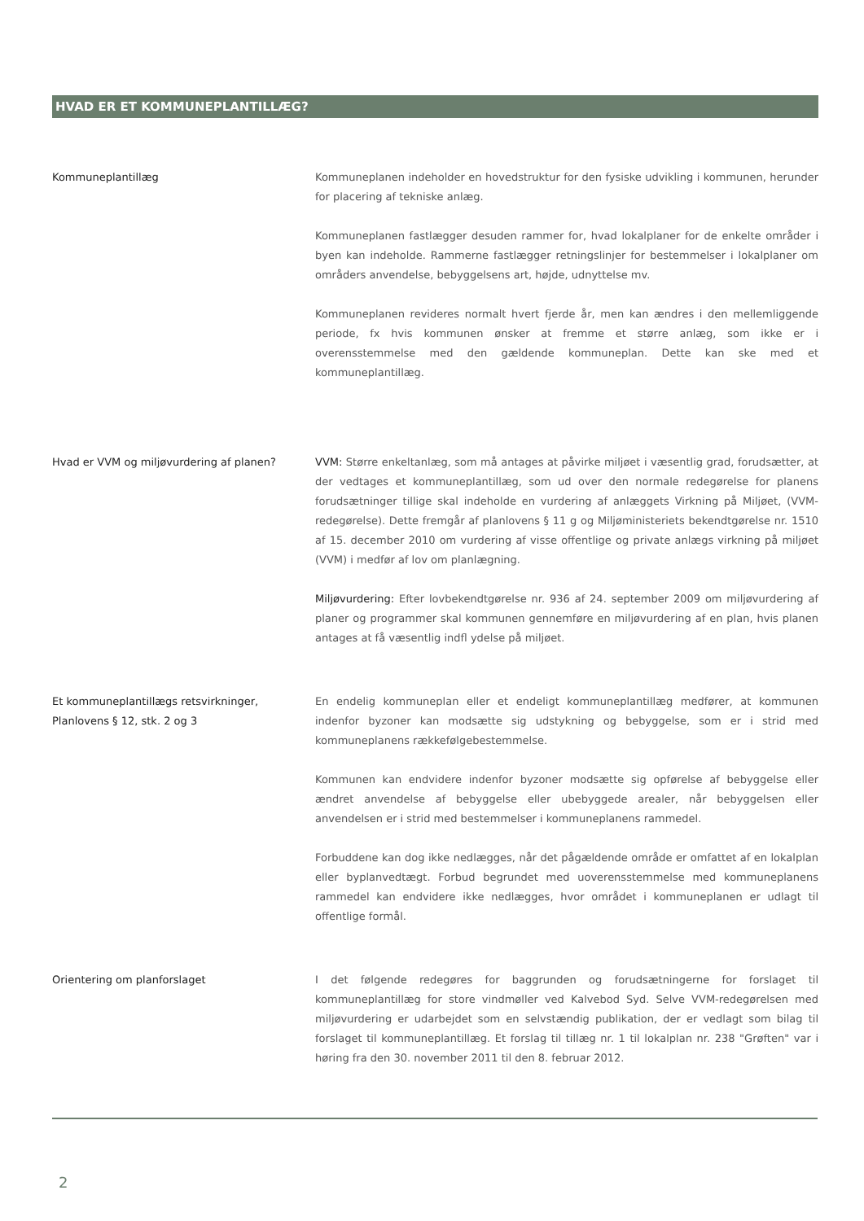HVAD ER ET KOMMUNEPLANTILLÆG?
Kommuneplantillæg Kommuneplanen indeholder en hovedstruktur for den fysiske udvikling i kommunen, herunder for placering af tekniske anlæg.
Kommuneplanen fastlægger desuden rammer for, hvad lokalplaner for de enkelte områder i byen kan indeholde. Rammerne fastlægger retningslinjer for bestemmelser i lokalplaner om områders anvendelse, bebyggelsens art, højde, udnyttelse mv.
Kommuneplanen revideres normalt hvert fjerde år, men kan ændres i den mellemliggende periode, fx hvis kommunen ønsker at fremme et større anlæg, som ikke er i overensstemmelse med den gældende kommuneplan. Dette kan ske med et kommuneplantillæg.
Hvad er VVM og miljøvurdering af planen? VVM: Større enkeltanlæg, som må antages at påvirke miljøet i væsentlig grad, forudsætter, at der vedtages et kommuneplantillæg, som ud over den normale redegørelse for planens forudsætninger tillige skal indeholde en vurdering af anlæggets Virkning på Miljøet, (VVM-redegørelse). Dette fremgår af planlovens § 11 g og Miljøministeriets bekendtgørelse nr. 1510 af 15. december 2010 om vurdering af visse offentlige og private anlægs virkning på miljøet (VVM) i medfør af lov om planlægning.
Miljøvurdering: Efter lovbekendtgørelse nr. 936 af 24. september 2009 om miljøvurdering af planer og programmer skal kommunen gennemføre en miljøvurdering af en plan, hvis planen antages at få væsentlig indfl ydelse på miljøet.
Et kommuneplantillægs retsvirkninger,
Planlovens § 12, stk. 2 og 3
En endelig kommuneplan eller et endeligt kommuneplantillæg medfører, at kommunen indenfor byzoner kan modsætte sig udstykning og bebyggelse, som er i strid med kommuneplanens rækkefølgebestemmelse.
Kommunen kan endvidere indenfor byzoner modsætte sig opførelse af bebyggelse eller ændret anvendelse af bebyggelse eller ubebyggede arealer, når bebyggelsen eller anvendelsen er i strid med bestemmelser i kommuneplanens rammedel.
Forbuddene kan dog ikke nedlægges, når det pågældende område er omfattet af en lokalplan eller byplanvedtægt. Forbud begrundet med uoverensstemmelse med kommuneplanens rammedel kan endvidere ikke nedlægges, hvor området i kommuneplanen er udlagt til offentlige formål.
Orientering om planforslaget I det følgende redegøres for baggrunden og forudsætningerne for forslaget til kommuneplantillæg for store vindmøller ved Kalvebod Syd. Selve VVM-redegørelsen med miljøvurdering er udarbejdet som en selvstændig publikation, der er vedlagt som bilag til forslaget til kommuneplantillæg. Et forslag til tillæg nr. 1 til lokalplan nr. 238 "Grøften" var i høring fra den 30. november 2011 til den 8. februar 2012.
2